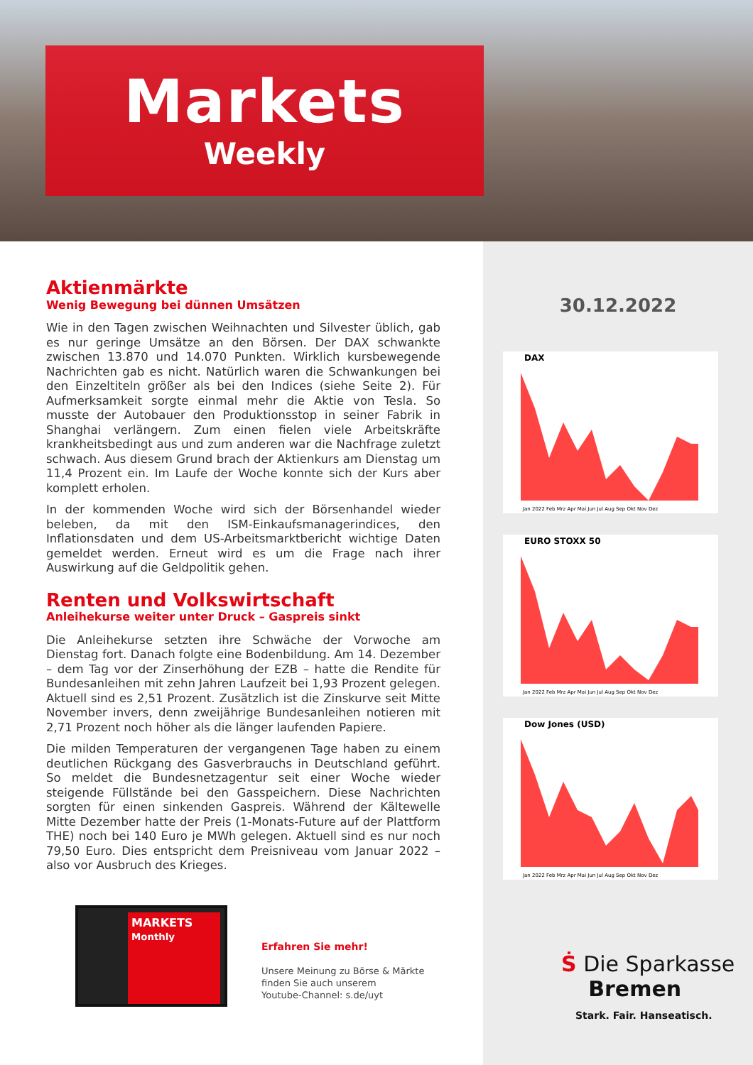Markets
Weekly
30.12.2022
DAX
Jan 2022 Feb Mrz Apr Mai Jun Jul Aug Sep Okt Nov Dez
EURO STOXX 50
Jan 2022 Feb Mrz Apr Mai Jun Jul Aug Sep Okt Nov Dez
Dow Jones (USD)
Jan 2022 Feb Mrz Apr Mai Jun Jul Aug Sep Okt Nov Dez
Aktienmärkte
Wenig Bewegung bei dünnen Umsätzen
Wie in den Tagen zwischen Weihnachten und Silvester üblich, gab es nur geringe Umsätze an den Börsen. Der DAX schwankte zwischen 13.870 und 14.070 Punkten. Wirklich kursbewegende Nachrichten gab es nicht. Natürlich waren die Schwankungen bei den Einzeltiteln größer als bei den Indices (siehe Seite 2). Für Aufmerksamkeit sorgte einmal mehr die Aktie von Tesla. So musste der Autobauer den Produktionsstop in seiner Fabrik in Shanghai verlängern. Zum einen fielen viele Arbeitskräfte krankheitsbedingt aus und zum anderen war die Nachfrage zuletzt schwach. Aus diesem Grund brach der Aktienkurs am Dienstag um 11,4 Prozent ein. Im Laufe der Woche konnte sich der Kurs aber komplett erholen.
In der kommenden Woche wird sich der Börsenhandel wieder beleben, da mit den ISM-Einkaufsmanagerindices, den Inflationsdaten und dem US-Arbeitsmarktbericht wichtige Daten gemeldet werden. Erneut wird es um die Frage nach ihrer Auswirkung auf die Geldpolitik gehen.
Renten und Volkswirtschaft
Anleihekurse weiter unter Druck – Gaspreis sinkt
Die Anleihekurse setzten ihre Schwäche der Vorwoche am Dienstag fort. Danach folgte eine Bodenbildung. Am 14. Dezember – dem Tag vor der Zinserhöhung der EZB – hatte die Rendite für Bundesanleihen mit zehn Jahren Laufzeit bei 1,93 Prozent gelegen. Aktuell sind es 2,51 Prozent. Zusätzlich ist die Zinskurve seit Mitte November invers, denn zweijährige Bundesanleihen notieren mit 2,71 Prozent noch höher als die länger laufenden Papiere.
Die milden Temperaturen der vergangenen Tage haben zu einem deutlichen Rückgang des Gasverbrauchs in Deutschland geführt. So meldet die Bundesnetzagentur seit einer Woche wieder steigende Füllstände bei den Gasspeichern. Diese Nachrichten sorgten für einen sinkenden Gaspreis. Während der Kältewelle Mitte Dezember hatte der Preis (1-Monats-Future auf der Plattform THE) noch bei 140 Euro je MWh gelegen. Aktuell sind es nur noch 79,50 Euro. Dies entspricht dem Preisniveau vom Januar 2022 – also vor Ausbruch des Krieges.
MARKETS
Monthly
Erfahren Sie mehr!
Unsere Meinung zu Börse & Märkte
finden Sie auch unserem
Youtube-Channel: s.de/uyt
Ṡ Die Sparkasse
Bremen
Stark. Fair. Hanseatisch.